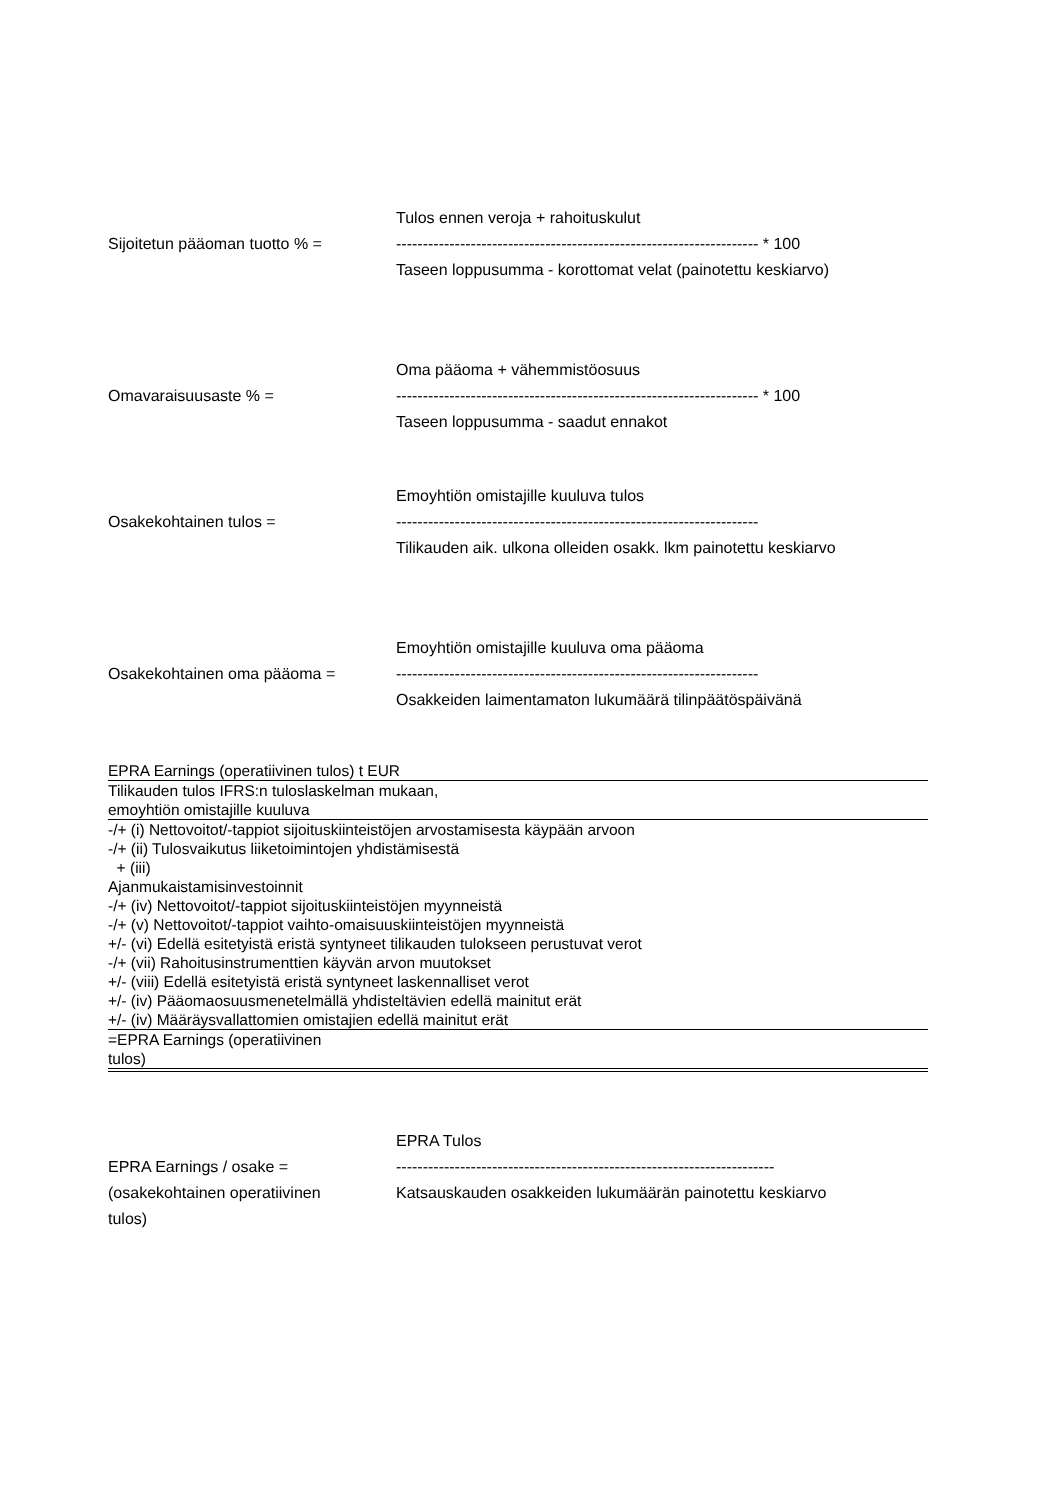Sijoitetun pääoman tuotto % =
Tulos ennen veroja + rahoituskulut
-------------------------------------------------------------------- * 100
Taseen loppusumma - korottomat velat (painotettu keskiarvo)
Omavaraisuusaste % =
Oma pääoma + vähemmistöosuus
-------------------------------------------------------------------- * 100
Taseen loppusumma - saadut ennakot
Osakekohtainen tulos =
Emoyhtiön omistajille kuuluva tulos
--------------------------------------------------------------------
Tilikauden aik. ulkona olleiden osakk. lkm painotettu keskiarvo
Osakekohtainen oma pääoma =
Emoyhtiön omistajille kuuluva oma pääoma
--------------------------------------------------------------------
Osakkeiden laimentamaton lukumäärä tilinpäätöspäivänä
| EPRA Earnings (operatiivinen tulos) t EUR |
| Tilikauden tulos IFRS:n tuloslaskelman mukaan, emoyhtiön omistajille kuuluva |
| -/+ (i) Nettovoitot/-tappiot sijoituskiinteistöjen arvostamisesta käypään arvoon |
| -/+ (ii) Tulosvaikutus liiketoimintojen yhdistämisestä |
| + (iii) |
| Ajanmukaistamisinvestoinnit |
| -/+ (iv) Nettovoitot/-tappiot sijoituskiinteistöjen myynneistä |
| -/+ (v) Nettovoitot/-tappiot vaihto-omaisuuskiinteistöjen myynneistä |
| +/- (vi) Edellä esitetyistä eristä syntyneet tilikauden tulokseen perustuvat verot |
| -/+ (vii) Rahoitusinstrumenttien käyvän arvon muutokset |
| +/- (viii) Edellä esitetyistä eristä syntyneet laskennalliset verot |
| +/- (iv) Pääomaosuusmenetelmällä yhdisteltävien edellä mainitut erät |
| +/- (iv) Määräysvallattomien omistajien edellä mainitut erät |
| =EPRA Earnings (operatiivinen tulos) |
EPRA Earnings / osake =
(osakekohtainen operatiivinen
tulos)
EPRA Tulos
-----------------------------------------------------------------------
Katsauskauden osakkeiden lukumäärän painotettu keskiarvo